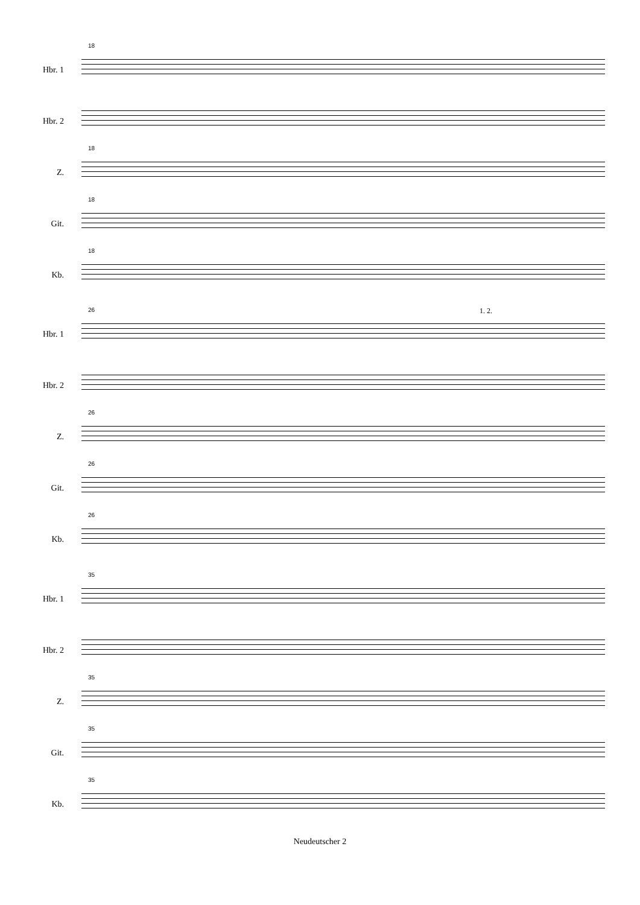18
Hbr. 1
Hbr. 2
18
Z.
18
Git.
18
Kb.
26
Hbr. 1
Hbr. 2
26
Z.
26
Git.
26
Kb.
1. 2.
35
Hbr. 1
Hbr. 2
35
Z.
35
Git.
35
Kb.
Neudeutscher 2